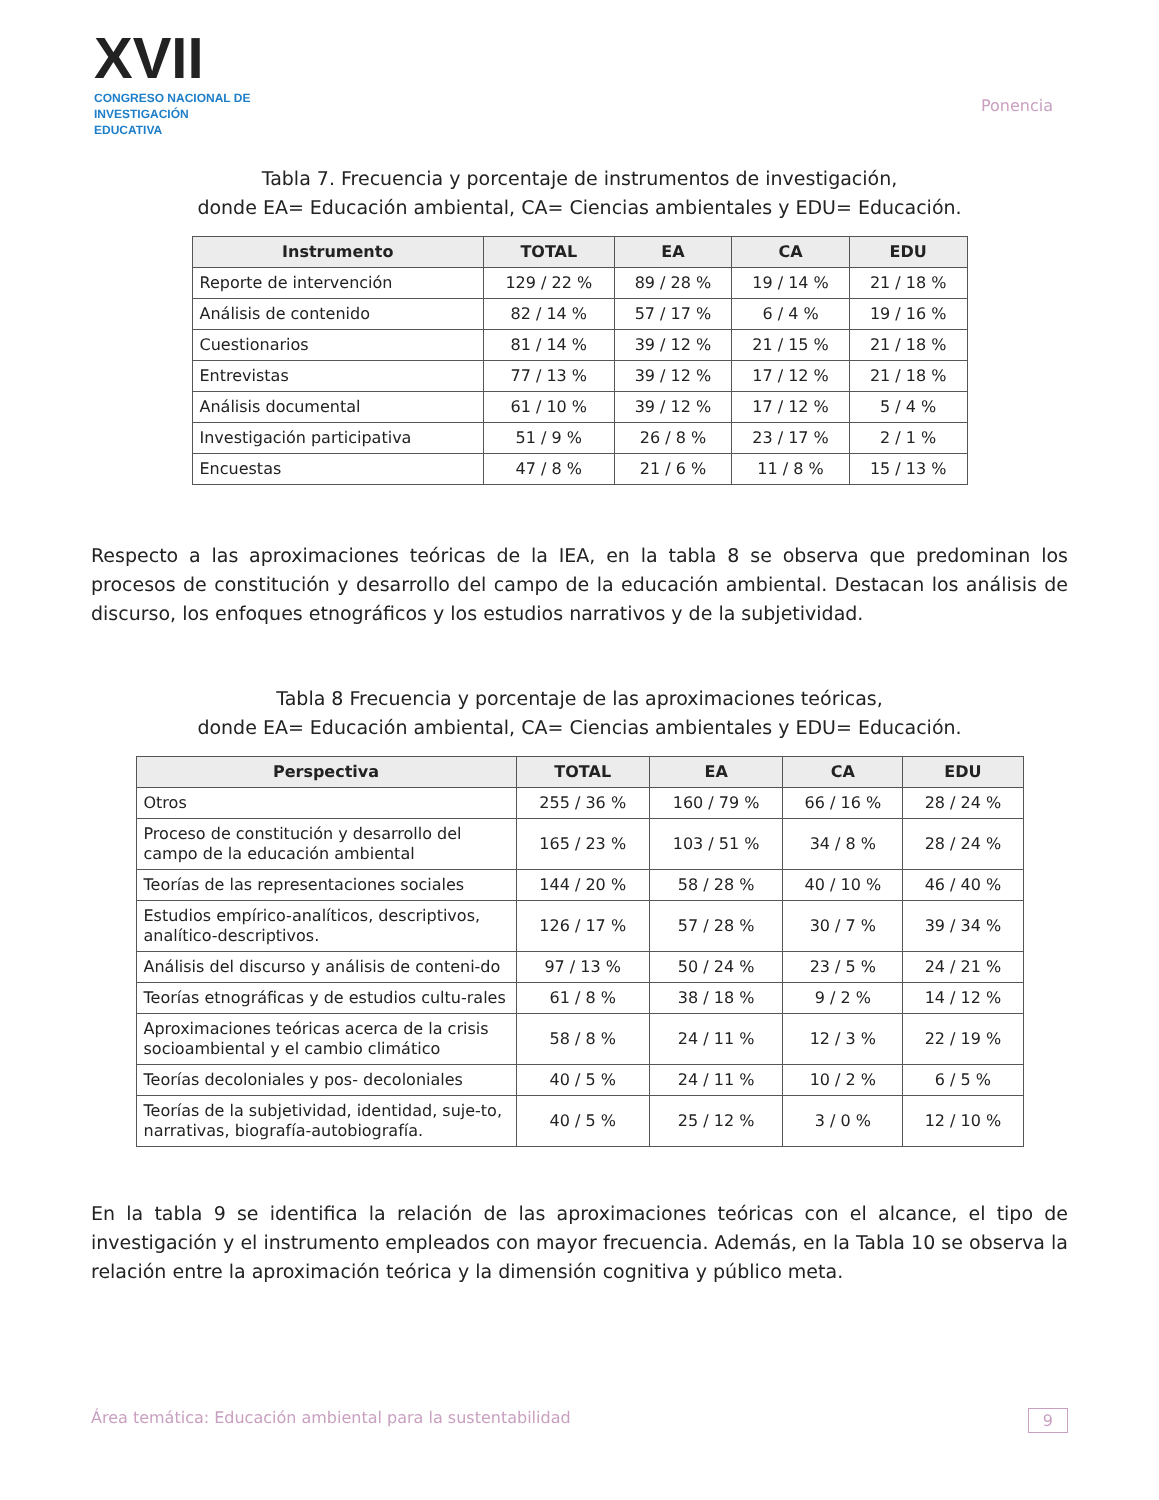XVII
CONGRESO NACIONAL DE
INVESTIGACIÓN EDUCATIVA
Ponencia
Tabla 7. Frecuencia y porcentaje de instrumentos de investigación,
donde EA= Educación ambiental, CA= Ciencias ambientales y EDU= Educación.
| Instrumento | TOTAL | EA | CA | EDU |
| --- | --- | --- | --- | --- |
| Reporte de intervención | 129 / 22 % | 89 / 28 % | 19 / 14 % | 21 / 18 % |
| Análisis de contenido | 82 / 14 % | 57 / 17 % | 6 / 4 % | 19 / 16 % |
| Cuestionarios | 81 / 14 % | 39 / 12 % | 21 / 15 % | 21 / 18 % |
| Entrevistas | 77 / 13 % | 39 / 12 % | 17 / 12 % | 21 / 18 % |
| Análisis documental | 61 / 10 % | 39 / 12 % | 17 / 12 % | 5 / 4 % |
| Investigación participativa | 51 / 9 % | 26 / 8 % | 23 / 17 % | 2 / 1 % |
| Encuestas | 47 / 8 % | 21 / 6 % | 11 / 8 % | 15 / 13 % |
Respecto a las aproximaciones teóricas de la IEA, en la tabla 8 se observa que predominan los procesos de constitución y desarrollo del campo de la educación ambiental. Destacan los análisis de discurso, los enfoques etnográficos y los estudios narrativos y de la subjetividad.
Tabla 8 Frecuencia y porcentaje de las aproximaciones teóricas,
donde EA= Educación ambiental, CA= Ciencias ambientales y EDU= Educación.
| Perspectiva | TOTAL | EA | CA | EDU |
| --- | --- | --- | --- | --- |
| Otros | 255 / 36 % | 160 / 79 % | 66 / 16 % | 28 / 24 % |
| Proceso de constitución y desarrollo del campo de la educación ambiental | 165 / 23 % | 103 / 51 % | 34 / 8 % | 28 / 24 % |
| Teorías de las representaciones sociales | 144 / 20 % | 58 / 28 % | 40 / 10 % | 46 / 40 % |
| Estudios empírico-analíticos, descriptivos, analítico-descriptivos. | 126 / 17 % | 57 / 28 % | 30 / 7 % | 39 / 34 % |
| Análisis del discurso y análisis de conteni-do | 97 / 13 % | 50 / 24 % | 23 / 5 % | 24 / 21 % |
| Teorías etnográficas y de estudios cultu-rales | 61 / 8 % | 38 / 18 % | 9 / 2 % | 14 / 12 % |
| Aproximaciones teóricas acerca de la crisis socioambiental y el cambio climático | 58 / 8 % | 24 / 11 % | 12 / 3 % | 22 / 19 % |
| Teorías decoloniales y pos- decoloniales | 40 / 5 % | 24 / 11 % | 10 / 2 % | 6 / 5 % |
| Teorías de la subjetividad, identidad, suje-to, narrativas, biografía-autobiografía. | 40 / 5 % | 25 / 12 % | 3 / 0 % | 12 / 10 % |
En la tabla 9 se identifica la relación de las aproximaciones teóricas con el alcance, el tipo de investigación y el instrumento empleados con mayor frecuencia. Además, en la Tabla 10 se observa la relación entre la aproximación teórica y la dimensión cognitiva y público meta.
Área temática: Educación ambiental para la sustentabilidad 9